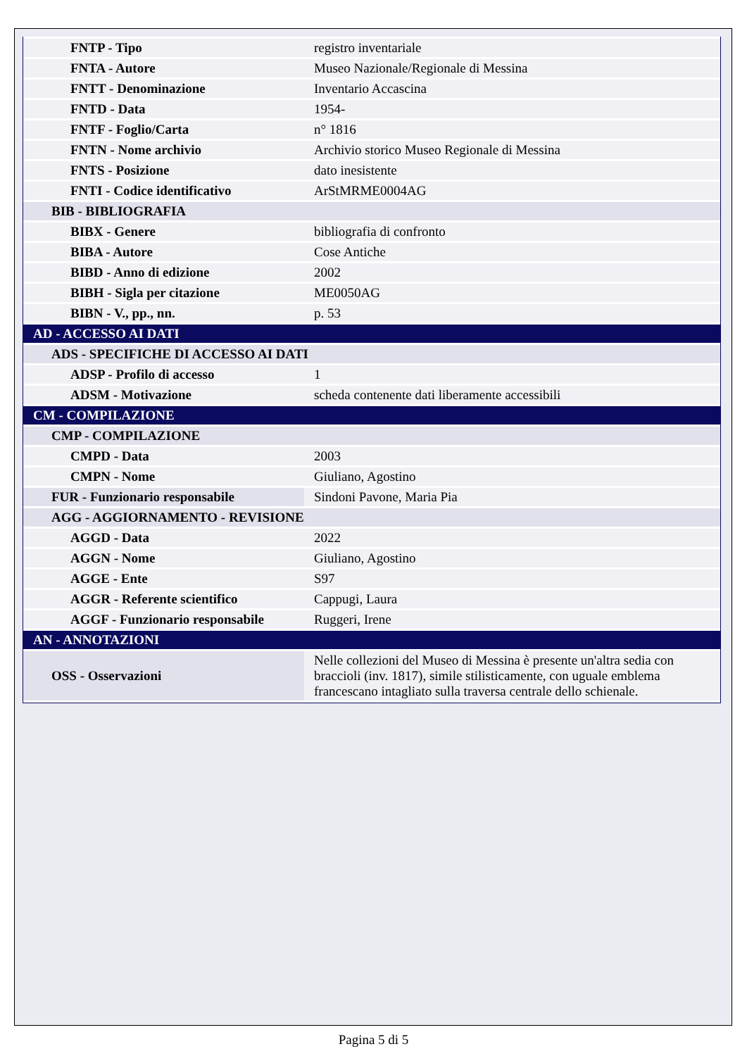| FNTP - Tipo | registro inventariale |
| FNTA - Autore | Museo Nazionale/Regionale di Messina |
| FNTT - Denominazione | Inventario Accascina |
| FNTD - Data | 1954- |
| FNTF - Foglio/Carta | n° 1816 |
| FNTN - Nome archivio | Archivio storico Museo Regionale di Messina |
| FNTS - Posizione | dato inesistente |
| FNTI - Codice identificativo | ArStMRME0004AG |
| BIB - BIBLIOGRAFIA | |
| BIBX - Genere | bibliografia di confronto |
| BIBA - Autore | Cose Antiche |
| BIBD - Anno di edizione | 2002 |
| BIBH - Sigla per citazione | ME0050AG |
| BIBN - V., pp., nn. | p. 53 |
| AD - ACCESSO AI DATI | |
| ADS - SPECIFICHE DI ACCESSO AI DATI | |
| ADSP - Profilo di accesso | 1 |
| ADSM - Motivazione | scheda contenente dati liberamente accessibili |
| CM - COMPILAZIONE | |
| CMP - COMPILAZIONE | |
| CMPD - Data | 2003 |
| CMPN - Nome | Giuliano, Agostino |
| FUR - Funzionario responsabile | Sindoni Pavone, Maria Pia |
| AGG - AGGIORNAMENTO - REVISIONE | |
| AGGD - Data | 2022 |
| AGGN - Nome | Giuliano, Agostino |
| AGGE - Ente | S97 |
| AGGR - Referente scientifico | Cappugi, Laura |
| AGGF - Funzionario responsabile | Ruggeri, Irene |
| AN - ANNOTAZIONI | |
| OSS - Osservazioni | Nelle collezioni del Museo di Messina è presente un'altra sedia con braccioli (inv. 1817), simile stilisticamente, con uguale emblema francescano intagliato sulla traversa centrale dello schienale. |
Pagina 5 di 5